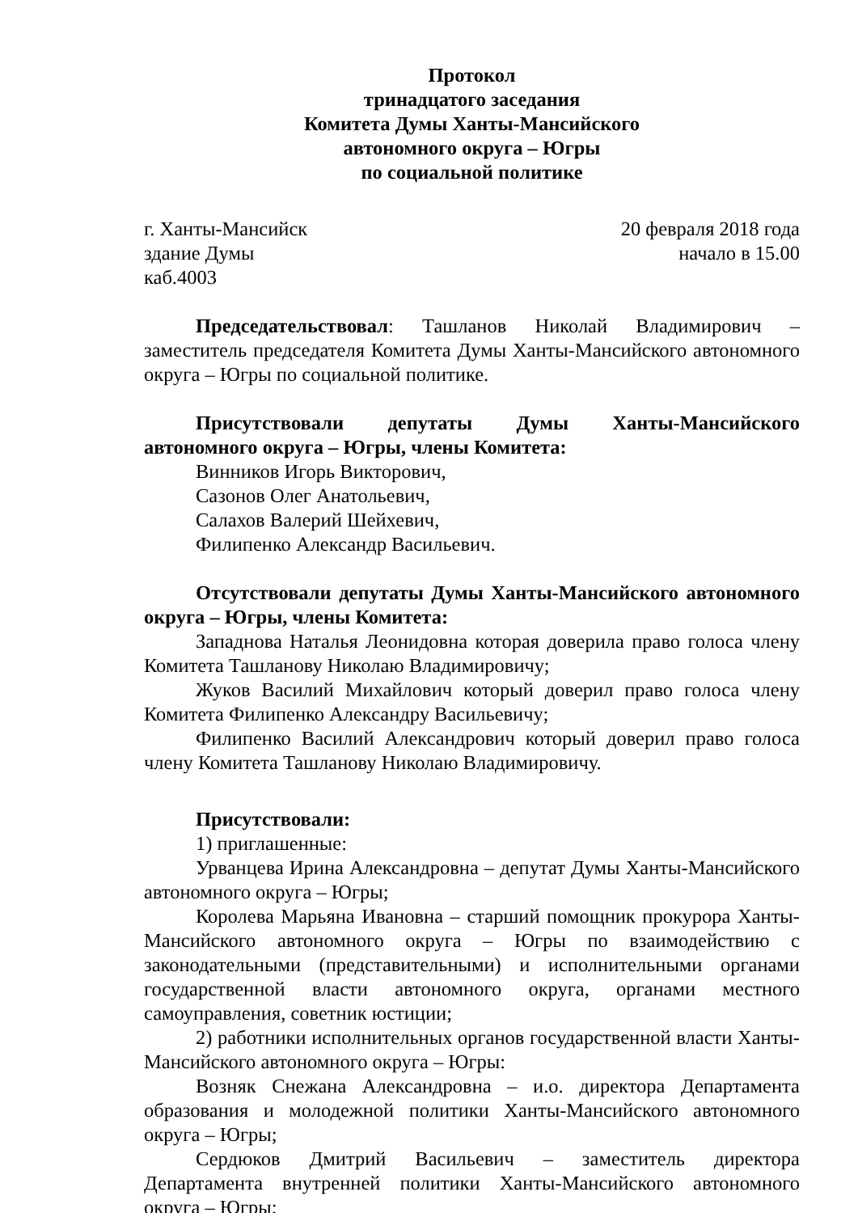Протокол
тринадцатого заседания
Комитета Думы Ханты-Мансийского
автономного округа – Югры
по социальной политике
г. Ханты-Мансийск 20 февраля 2018 года
здание Думы начало в 15.00
каб.4003
Председательствовал: Ташланов Николай Владимирович – заместитель председателя Комитета Думы Ханты-Мансийского автономного округа – Югры по социальной политике.
Присутствовали депутаты Думы Ханты-Мансийского автономного округа – Югры, члены Комитета:
Винников Игорь Викторович,
Сазонов Олег Анатольевич,
Салахов Валерий Шейхевич,
Филипенко Александр Васильевич.
Отсутствовали депутаты Думы Ханты-Мансийского автономного округа – Югры, члены Комитета:
Западнова Наталья Леонидовна которая доверила право голоса члену Комитета Ташланову Николаю Владимировичу;
Жуков Василий Михайлович который доверил право голоса члену Комитета Филипенко Александру Васильевичу;
Филипенко Василий Александрович который доверил право голоса члену Комитета Ташланову Николаю Владимировичу.
Присутствовали:
1) приглашенные:
Урванцева Ирина Александровна – депутат Думы Ханты-Мансийского автономного округа – Югры;
Королева Марьяна Ивановна – старший помощник прокурора Ханты-Мансийского автономного округа – Югры по взаимодействию с законодательными (представительными) и исполнительными органами государственной власти автономного округа, органами местного самоуправления, советник юстиции;
2) работники исполнительных органов государственной власти Ханты-Мансийского автономного округа – Югры:
Возняк Снежана Александровна – и.о. директора Департамента образования и молодежной политики Ханты-Мансийского автономного округа – Югры;
Сердюков Дмитрий Васильевич – заместитель директора Департамента внутренней политики Ханты-Мансийского автономного округа – Югры;